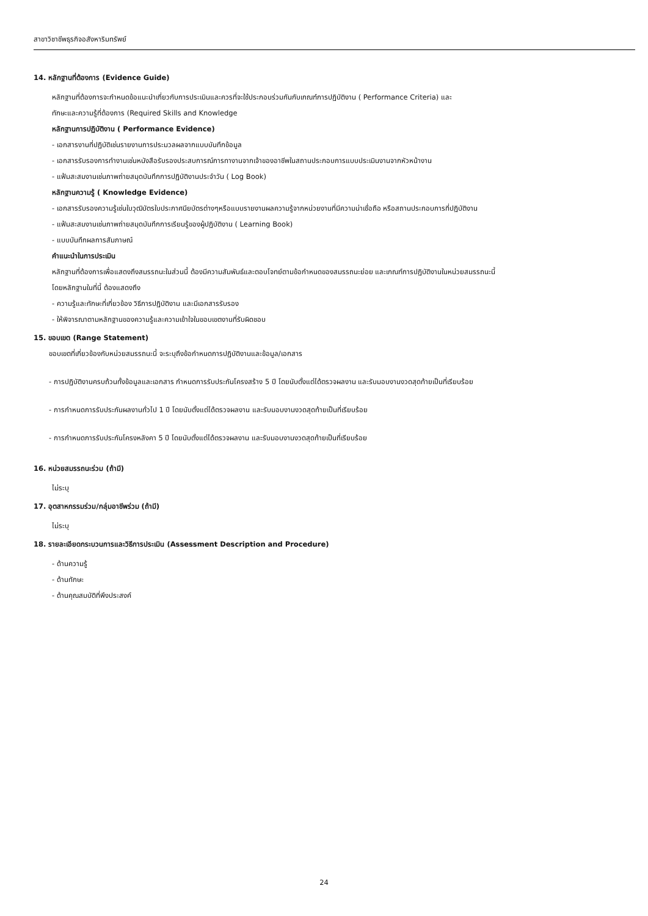สาขาวิชาชีพธุรกิจอสังหาริมทรัพย์
14. หลักฐานที่ต้องการ (Evidence Guide)
หลักฐานที่ต้องการจะกำหนดข้อแนะนำเกี่ยวกับการประเมินและควรที่จะใช้ประกอบร่วมกันกับเกณฑ์การปฏิบัติงาน ( Performance Criteria) และ
ทักษะและความรู้ที่ต้องการ (Required Skills and Knowledge
หลักฐานการปฏิบัติงาน ( Performance Evidence)
- เอกสารงานที่ปฏิบัติเช่นรายงานการประมวลผลจากแบบบันทึกข้อมูล
- เอกสารรับรองการทำงานเช่นหนังสือรับรองประสบการณ์การทางานจากเจ้าของอาชีพในสถานประกอบการแบบประเมินงานจากหัวหน้างาน
- แฟ้มสะสมงานเช่นภาพถ่ายสมุดบันทึกการปฏิบัติงานประจำวัน ( Log Book)
หลักฐานความรู้ ( Knowledge Evidence)
- เอกสารรับรองความรู้เช่นใบวุฒิบัตรใบประกาศนียบัตรต่างๆหรือแบบรายงานผลความรู้จากหน่วยงานที่มีความน่าเชื่อถือ หรือสถานประกอบการที่ปฏิบัติงาน
- แฟ้มสะสมงานเช่นภาพถ่ายสมุดบันทึกการเรียนรู้ของผู้ปฏิบัติงาน ( Learning Book)
- แบบบันทึกผลการสัมภาษณ์
คำแนะนำในการประเมิน
หลักฐานที่ต้องการเพื่อแสดงถึงสมรรถนะในส่วนนี้ ต้องมีความสัมพันธ์และตอบโจทย์ตามข้อกำหนดของสมรรถนะย่อย และเกณฑ์การปฏิบัติงานในหน่วยสมรรถนะนี้
โดยหลักฐานในที่นี้ ต้องแสดงถึง
- ความรู้และทักษะที่เกี่ยวข้อง วิธีการปฏิบัติงาน และมีเอกสารรับรอง
- ให้พิจารณาตามหลักฐานของความรู้และความเข้าใจในขอบเขตงานที่รับผิดชอบ
15. ขอบเขต (Range Statement)
ขอบเขตที่เกี่ยวข้องกับหน่วยสมรรถนะนี้ จะระบุถึงข้อกำหนดการปฏิบัติงานและข้อมูล/เอกสาร
- การปฏิบัติงานครบถ้วนทั้งข้อมูลและเอกสาร กำหนดการรับประกันโครงสร้าง 5 ปี โดยนับตั้งแต่ได้ตรวจผลงาน และรับมอบงานงวดสุดท้ายเป็นที่เรียบร้อย
- การกำหนดการรับประกันผลงานทั่วไป 1 ปี โดยนับตั้งแต่ได้ตรวจผลงาน และรับมอบงานงวดสุดท้ายเป็นที่เรียบร้อย
- การกำหนดการรับประกันโครงหลังคา 5 ปี โดยนับตั้งแต่ได้ตรวจผลงาน และรับมอบงานงวดสุดท้ายเป็นที่เรียบร้อย
16. หน่วยสมรรถนะร่วม (ถ้ามี)
ไม่ระบุ
17. อุตสาหกรรมร่วม/กลุ่มอาชีพร่วม (ถ้ามี)
ไม่ระบุ
18. รายละเอียดกระบวนการและวิธีการประเมิน (Assessment Description and Procedure)
- ด้านความรู้
- ด้านทักษะ
- ด้านคุณสมบัติที่พึงประสงค์
24